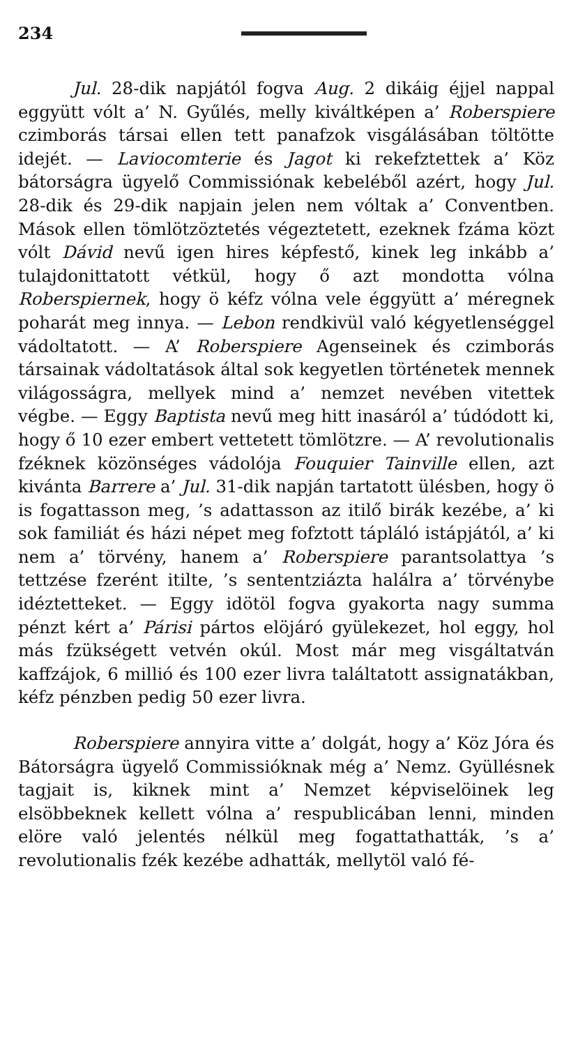234
Jul. 28-dik napjától fogva Aug. 2 dikáig éjjel nappal eggyütt vólt a’ N. Gyűlés, melly kiváltképen a’ Roberspiere czimborás társai ellen tett panafzok visgálásában töltötte idejét. — Laviocomterie és Jagot ki rekefztettek a’ Köz bátorságra ügyelő Commissiónak kebeléből azért, hogy Jul. 28-dik és 29-dik napjain jelen nem vóltak a’ Conventben. Mások ellen tömlötzöztetés végeztetett, ezeknek fzáma közt vólt Dávid nevű igen hires képfestő, kinek leg inkább a’ tulajdonittatott vétkül, hogy ő azt mondotta vólna Roberspiernek, hogy ö kéfz vólna vele éggyütt a’ méregnek poharát meg innya. — Lebon rendkivül való kégyetlenséggel vádoltatott. — A’ Roberspiere Agenseinek és czimborás társainak vádoltatások által sok kegyetlen történetek mennek világosságra, mellyek mind a’ nemzet nevében vitettek végbe. — Eggy Baptista nevű meg hitt inasáról a’ túdódott ki, hogy ő 10 ezer embert vettetett tömlötzre. — A’ revolutionalis fzéknek közönséges vádolója Fouquier Tainville ellen, azt kivánta Barrere a’ Jul. 31-dik napján tartatott ülésben, hogy ö is fogattasson meg, ’s adattasson az itilő birák kezébe, a’ ki sok familiát és házi népet meg fofztott tápláló istápjától, a’ ki nem a’ törvény, hanem a’ Roberspiere parantsolattya ’s tettzése fzerént itilte, ’s sententziázta halálra a’ törvénybe idéztetteket. — Eggy idötöl fogva gyakorta nagy summa pénzt kért a’ Párisi pártos elöjáró gyülekezet, hol eggy, hol más fzükségett vetvén okúl. Most már meg visgáltatván kaffzájok, 6 millió és 100 ezer livra találtatott assignatákban, kéfz pénzben pedig 50 ezer livra.
Roberspiere annyira vitte a’ dolgát, hogy a’ Köz Jóra és Bátorságra ügyelő Commissióknak még a’ Nemz. Gyüllésnek tagjait is, kiknek mint a’ Nemzet képviselöinek leg elsöbbeknek kellett vólna a’ respublicában lenni, minden elöre való jelentés nélkül meg fogattathatták, ’s a’ revolutionalis fzék kezébe adhatták, mellytöl való fé-